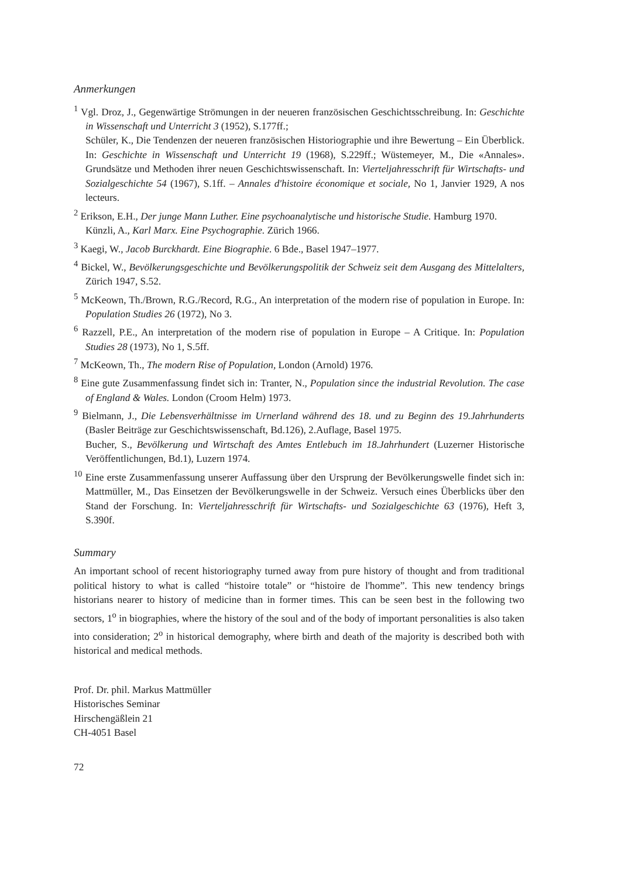Anmerkungen
<sup>1</sup> Vgl. Droz, J., Gegenwärtige Strömungen in der neueren französischen Geschichtsschreibung. In: Geschichte in Wissenschaft und Unterricht 3 (1952), S.177ff.;
Schüler, K., Die Tendenzen der neueren französischen Historiographie und ihre Bewertung – Ein Überblick. In: Geschichte in Wissenschaft und Unterricht 19 (1968), S.229ff.; Wüstemeyer, M., Die «Annales». Grundsätze und Methoden ihrer neuen Geschichtswissenschaft. In: Vierteljahresschrift für Wirtschafts- und Sozialgeschichte 54 (1967), S.1ff. – Annales d'histoire économique et sociale, No 1, Janvier 1929, A nos lecteurs.
<sup>2</sup> Erikson, E.H., Der junge Mann Luther. Eine psychoanalytische und historische Studie. Hamburg 1970.
Künzli, A., Karl Marx. Eine Psychographie. Zürich 1966.
<sup>3</sup> Kaegi, W., Jacob Burckhardt. Eine Biographie. 6 Bde., Basel 1947–1977.
<sup>4</sup> Bickel, W., Bevölkerungsgeschichte und Bevölkerungspolitik der Schweiz seit dem Ausgang des Mittelalters, Zürich 1947, S.52.
<sup>5</sup> McKeown, Th./Brown, R.G./Record, R.G., An interpretation of the modern rise of population in Europe. In: Population Studies 26 (1972), No 3.
<sup>6</sup> Razzell, P.E., An interpretation of the modern rise of population in Europe – A Critique. In: Population Studies 28 (1973), No 1, S.5ff.
<sup>7</sup> McKeown, Th., The modern Rise of Population, London (Arnold) 1976.
<sup>8</sup> Eine gute Zusammenfassung findet sich in: Tranter, N., Population since the industrial Revolution. The case of England & Wales. London (Croom Helm) 1973.
<sup>9</sup> Bielmann, J., Die Lebensverhältnisse im Urnerland während des 18. und zu Beginn des 19.Jahrhunderts (Basler Beiträge zur Geschichtswissenschaft, Bd.126), 2.Auflage, Basel 1975.
Bucher, S., Bevölkerung und Wirtschaft des Amtes Entlebuch im 18.Jahrhundert (Luzerner Historische Veröffentlichungen, Bd.1), Luzern 1974.
<sup>10</sup> Eine erste Zusammenfassung unserer Auffassung über den Ursprung der Bevölkerungswelle findet sich in: Mattmüller, M., Das Einsetzen der Bevölkerungswelle in der Schweiz. Versuch eines Überblicks über den Stand der Forschung. In: Vierteljahresschrift für Wirtschafts- und Sozialgeschichte 63 (1976), Heft 3, S.390f.
Summary
An important school of recent historiography turned away from pure history of thought and from traditional political history to what is called “histoire totale” or “histoire de l'homme”. This new tendency brings historians nearer to history of medicine than in former times. This can be seen best in the following two sectors, 1<sup>o</sup> in biographies, where the history of the soul and of the body of important personalities is also taken into consideration; 2<sup>o</sup> in historical demography, where birth and death of the majority is described both with historical and medical methods.
Prof. Dr. phil. Markus Mattmüller
Historisches Seminar
Hirschengäßlein 21
CH-4051 Basel
72